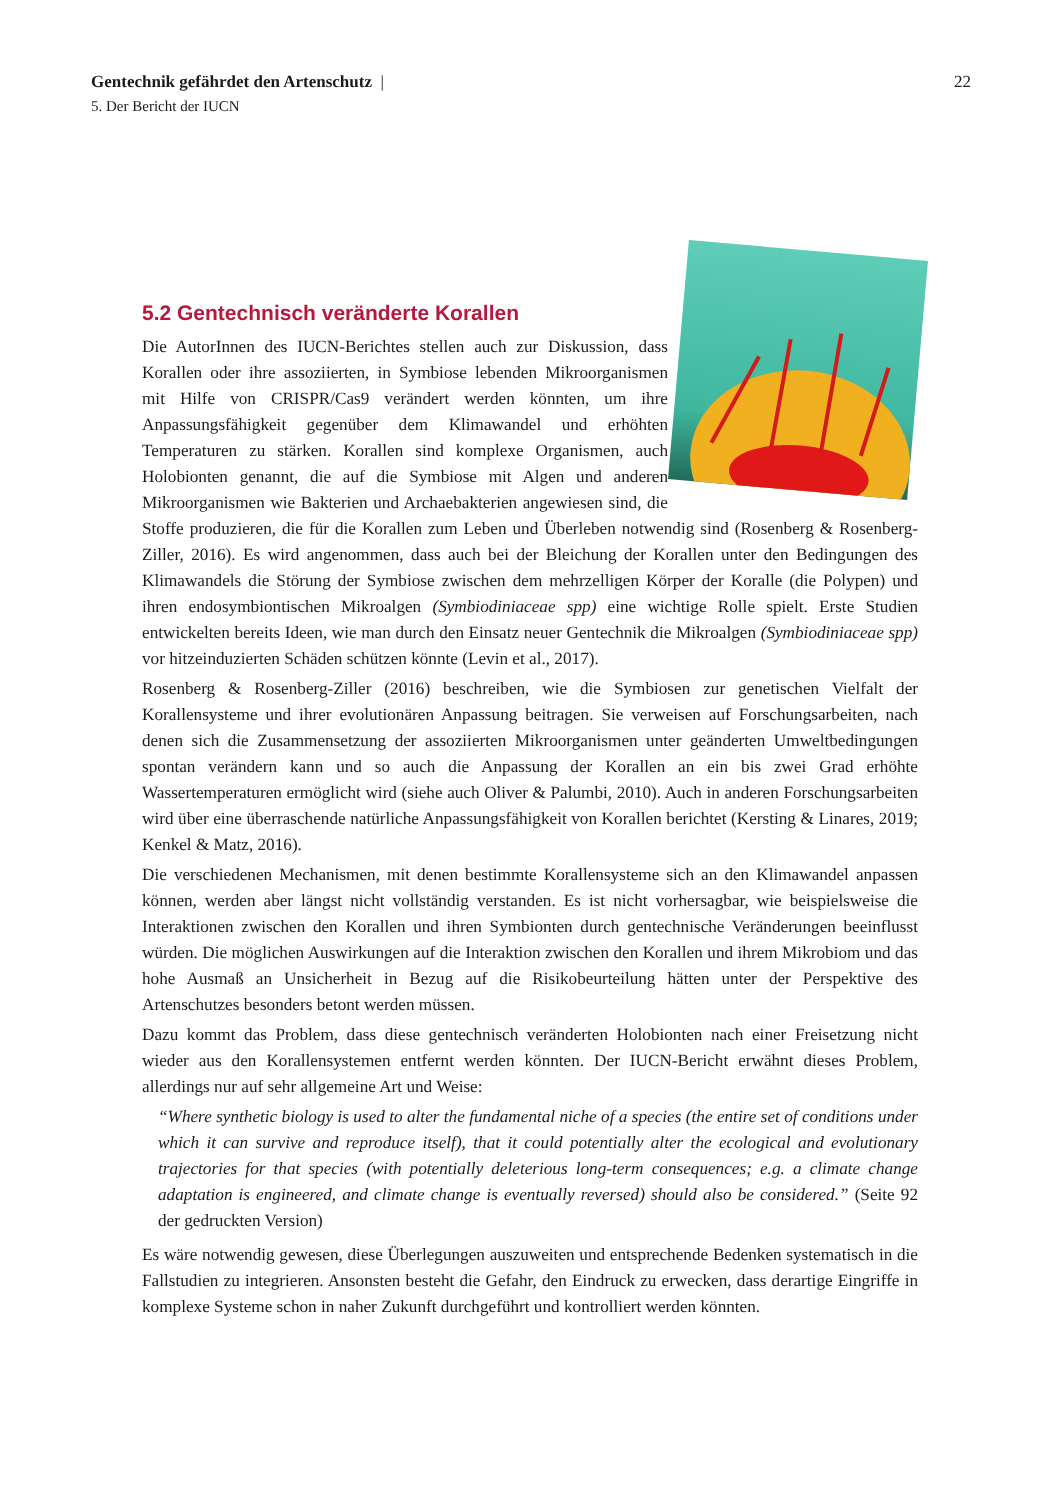22 Gentechnik gefährdet den Artenschutz |
5. Der Bericht der IUCN
5.2 Gentechnisch veränderte Korallen
Die AutorInnen des IUCN-Berichtes stellen auch zur Diskussion, dass Korallen oder ihre assoziierten, in Symbiose lebenden Mikroorganismen mit Hilfe von CRISPR/Cas9 verändert werden könnten, um ihre Anpassungsfähigkeit gegenüber dem Klimawandel und erhöhten Temperaturen zu stärken. Korallen sind komplexe Organismen, auch Holobionten genannt, die auf die Symbiose mit Algen und anderen Mikroorganismen wie Bakterien und Archaebakterien angewiesen sind, die Stoffe produzieren, die für die Korallen zum Leben und Überleben notwendig sind (Rosenberg & Rosenberg-Ziller, 2016). Es wird angenommen, dass auch bei der Bleichung der Korallen unter den Bedingungen des Klimawandels die Störung der Symbiose zwischen dem mehrzelligen Körper der Koralle (die Polypen) und ihren endosymbiontischen Mikroalgen (Symbiodiniaceae spp) eine wichtige Rolle spielt. Erste Studien entwickelten bereits Ideen, wie man durch den Einsatz neuer Gentechnik die Mikroalgen (Symbiodiniaceae spp) vor hitzeinduzierten Schäden schützen könnte (Levin et al., 2017).
Rosenberg & Rosenberg-Ziller (2016) beschreiben, wie die Symbiosen zur genetischen Vielfalt der Korallensysteme und ihrer evolutionären Anpassung beitragen. Sie verweisen auf Forschungsarbeiten, nach denen sich die Zusammensetzung der assoziierten Mikroorganismen unter geänderten Umweltbedingungen spontan verändern kann und so auch die Anpassung der Korallen an ein bis zwei Grad erhöhte Wassertemperaturen ermöglicht wird (siehe auch Oliver & Palumbi, 2010). Auch in anderen Forschungsarbeiten wird über eine überraschende natürliche Anpassungsfähigkeit von Korallen berichtet (Kersting & Linares, 2019; Kenkel & Matz, 2016).
Die verschiedenen Mechanismen, mit denen bestimmte Korallensysteme sich an den Klimawandel anpassen können, werden aber längst nicht vollständig verstanden. Es ist nicht vorhersagbar, wie beispielsweise die Interaktionen zwischen den Korallen und ihren Symbionten durch gentechnische Veränderungen beeinflusst würden. Die möglichen Auswirkungen auf die Interaktion zwischen den Korallen und ihrem Mikrobiom und das hohe Ausmaß an Unsicherheit in Bezug auf die Risikobeurteilung hätten unter der Perspektive des Artenschutzes besonders betont werden müssen.
Dazu kommt das Problem, dass diese gentechnisch veränderten Holobionten nach einer Freisetzung nicht wieder aus den Korallensystemen entfernt werden könnten. Der IUCN-Bericht erwähnt dieses Problem, allerdings nur auf sehr allgemeine Art und Weise:
“Where synthetic biology is used to alter the fundamental niche of a species (the entire set of conditions under which it can survive and reproduce itself), that it could potentially alter the ecological and evolutionary trajectories for that species (with potentially deleterious long-term consequences; e.g. a climate change adaptation is engineered, and climate change is eventually reversed) should also be considered.” (Seite 92 der gedruckten Version)
Es wäre notwendig gewesen, diese Überlegungen auszuweiten und entsprechende Bedenken systematisch in die Fallstudien zu integrieren. Ansonsten besteht die Gefahr, den Eindruck zu erwecken, dass derartige Eingriffe in komplexe Systeme schon in naher Zukunft durchgeführt und kontrolliert werden könnten.